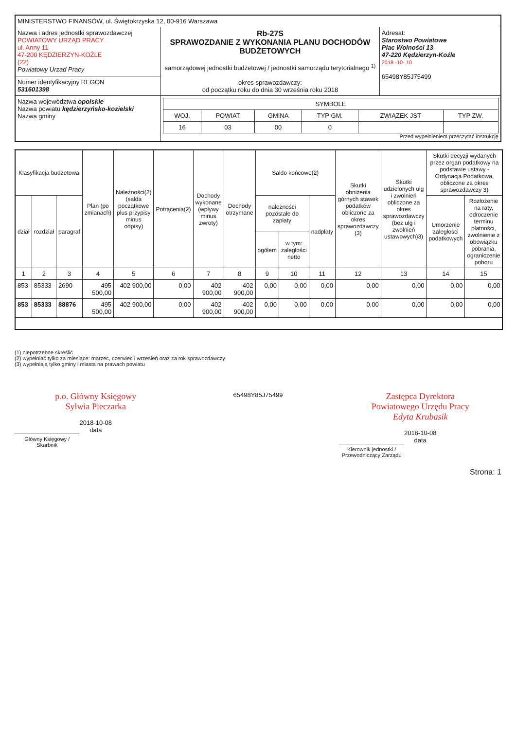| MINISTERSTWO FINANSÓW, ul. Świętokrzyska 12, 00-916 Warszawa | | |
| Nazwa i adres jednostki sprawozdawczej POWIATOWY URZĄD PRACY ul. Anny 11 47-200 KĘDZIERZYN-KOŹLE (22) Powiatowy Urzad Pracy | Rb-27S SPRAWOZDANIE Z WYKONANIA PLANU DOCHODÓW BUDŻETOWYCH samorządowej jednostki budżetowej / jednostki samorządu terytorialnego <sup>1)</sup> okres sprawozdawczy: od początku roku do dnia 30 września roku 2018 | Adresat: Starostwo Powiatowe Plac Wolności 13 47-220 Kędzierzyn-Koźle 2018 -10- 10 65498Y85J75499 |
| Numer identyfikacyjny REGON 531601398 | | |
| Nazwa województwa opolskie Nazwa powiatu kędzierzyńsko-kozielski Nazwa gminy | / SYMBOLE / / / / / / / --- / --- / --- / --- / --- / --- / / WOJ. / POWIAT / GMINA / TYP GM. / ZWIĄZEK JST / TYP ZW. / / 16 / 03 / 00 / 0 / / / Przed wypełnieniem przeczytać instrukcję | |
| Klasyfikacja budżetowa | | | Plan (po zmianach) | Należności(2) (salda początkowe plus przypisy minus odpisy) | Potrącenia(2) | Dochody wykonane (wpływy minus zwroty) | Dochody otrzymane | Saldo końcowe(2) | | | Skutki obniżenia górnych stawek podatków obliczone za okres sprawozdawczy (3) | Skutki udzielonych ulg i zwolnień obliczone za okres sprawozdawczy (bez ulg i zwolnień ustawowych)3) | Skutki decyzji wydanych przez organ podatkowy na podstawie ustawy - Ordynacja Podatkowa, obliczone za okres sprawozdawczy 3) | |
| --- | --- | --- | --- | --- | --- | --- | --- | --- | --- | --- | --- | --- | --- | --- |
| dział | rozdział | paragraf | | | | | | należności pozostałe do zapłaty | | nadpłaty | | | Umorzenie zaległości podatkowych | Rozłożenie na raty, odroczenie terminu płatności, zwolnienie z obowiązku pobrania, ograniczenie poboru |
| | | | | | | | | ogółem | w tym: zaległości netto | | | | | |
| 1 | 2 | 3 | 4 | 5 | 6 | 7 | 8 | 9 | 10 | 11 | 12 | 13 | 14 | 15 |
| 853 | 85333 | 2690 | 495 500,00 | 402 900,00 | 0,00 | 402 900,00 | 402 900,00 | 0,00 | 0,00 | 0,00 | 0,00 | 0,00 | 0,00 | 0,00 |
| 853 | 85333 | 88876 | 495 500,00 | 402 900,00 | 0,00 | 402 900,00 | 402 900,00 | 0,00 | 0,00 | 0,00 | 0,00 | 0,00 | 0,00 | 0,00 |
(1) niepotrzebne skreślić
(2) wypełniać tylko za miesiące: marzec, czerwiec i wrzesień oraz za rok sprawozdawczy
(3) wypełniają tylko gminy i miasta na prawach powiatu
p.o. Główny Księgowy
Sylwia Pieczarka
2018-10-08
data
Główny Księgowy / Skarbnik
65498Y85J75499
Zastępca Dyrektora
Powiatowego Urzędu Pracy
Edyta Krubasik
2018-10-08
data
Kierownik jednostki / Przewodniczący Zarządu
Strona: 1